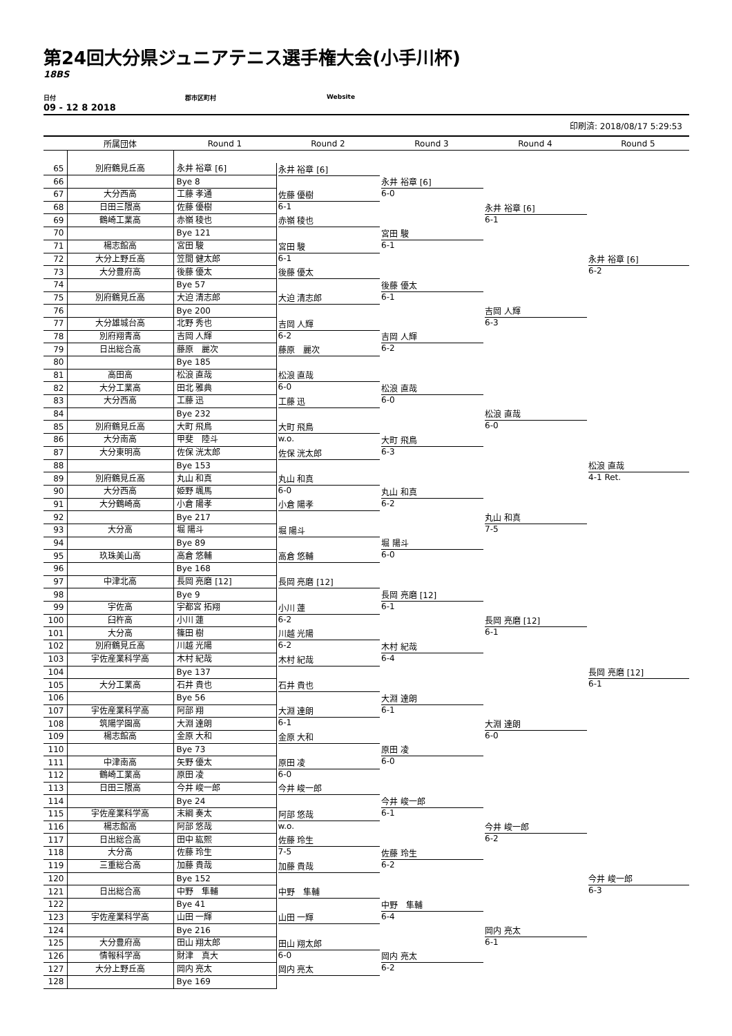第24回大分県ジュニアテニス選手権大会(小手川杯)
18BS
日付 郡市区町村 Website
09 - 12 8 2018
印刷済: 2018/08/17 5:29:53
| | 所属団体 | Round 1 | Round 2 | Round 3 | Round 4 | Round 5 |
| --- | --- | --- | --- | --- | --- | --- |
| 65 | 別府鶴見丘高 | 永井 裕章 [6] | 永井 裕章 [6] | 永井 裕章 [6] 6-0 | 永井 裕章 [6] 6-1 | 永井 裕章 [6] 6-2 |
| 66 | | Bye 8 | | | | |
| 67 | 大分西高 | 工藤 孝通 | 佐藤 優樹 6-1 | | | |
| 68 | 日田三隈高 | 佐藤 優樹 | | | | |
| 69 | 鶴崎工業高 | 赤嶺 稜也 | 赤嶺 稜也 | 宮田 駿 6-1 | | |
| 70 | | Bye 121 | | | | |
| 71 | 楊志館高 | 宮田 駿 | 宮田 駿 6-1 | | | |
| 72 | 大分上野丘高 | 笠間 健太郎 | | | | |
| 73 | 大分豊府高 | 後藤 優太 | 後藤 優太 | 後藤 優太 6-1 | 吉岡 人輝 6-3 | |
| 74 | | Bye 57 | | | | |
| 75 | 別府鶴見丘高 | 大迫 清志郎 | 大迫 清志郎 | | | |
| 76 | | Bye 200 | | | | |
| 77 | 大分雄城台高 | 北野 秀也 | 吉岡 人輝 6-2 | 吉岡 人輝 6-2 | | |
| 78 | 別府翔青高 | 吉岡 人輝 | | | | |
| 79 | 日出総合高 | 藤原 麗次 | 藤原 麗次 | | | |
| 80 | | Bye 185 | | | | |
| 81 | 高田高 | 松浪 直哉 | 松浪 直哉 6-0 | 松浪 直哉 6-0 | 松浪 直哉 6-0 | 松浪 直哉 4-1 Ret. |
| 82 | 大分工業高 | 田北 雅典 | | | | |
| 83 | 大分西高 | 工藤 迅 | 工藤 迅 | | | |
| 84 | | Bye 232 | | | | |
| 85 | 別府鶴見丘高 | 大町 飛鳥 | 大町 飛鳥 w.o. | 大町 飛鳥 6-3 | | |
| 86 | 大分南高 | 甲斐 陸斗 | | | | |
| 87 | 大分東明高 | 佐保 洸太郎 | 佐保 洸太郎 | | | |
| 88 | | Bye 153 | | | | |
| 89 | 別府鶴見丘高 | 丸山 和真 | 丸山 和真 6-0 | 丸山 和真 6-2 | 丸山 和真 7-5 | |
| 90 | 大分西高 | 姫野 颯馬 | | | | |
| 91 | 大分鶴崎高 | 小倉 陽孝 | 小倉 陽孝 | | | |
| 92 | | Bye 217 | | | | |
| 93 | 大分高 | 堀 陽斗 | 堀 陽斗 | 堀 陽斗 6-0 | | |
| 94 | | Bye 89 | | | | |
| 95 | 玖珠美山高 | 高倉 悠輔 | 高倉 悠輔 | | | |
| 96 | | Bye 168 | | | | |
| 97 | 中津北高 | 長岡 亮磨 [12] | 長岡 亮磨 [12] | 長岡 亮磨 [12] 6-1 | 長岡 亮磨 [12] 6-1 | 長岡 亮磨 [12] 6-1 |
| 98 | | Bye 9 | | | | |
| 99 | 宇佐高 | 宇都宮 拓翔 | 小川 蓮 6-2 | | | |
| 100 | 臼杵高 | 小川 蓮 | | | | |
| 101 | 大分高 | 篠田 樹 | 川越 光陽 6-2 | 木村 紀哉 6-4 | | |
| 102 | 別府鶴見丘高 | 川越 光陽 | | | | |
| 103 | 宇佐産業科学高 | 木村 紀哉 | 木村 紀哉 | | | |
| 104 | | Bye 137 | | | | |
| 105 | 大分工業高 | 石井 貴也 | 石井 貴也 | 大淵 達朗 6-1 | 大淵 達朗 6-0 | |
| 106 | | Bye 56 | | | | |
| 107 | 宇佐産業科学高 | 阿部 翔 | 大淵 達朗 6-1 | | | |
| 108 | 筑陽学園高 | 大淵 達朗 | | | | |
| 109 | 楊志館高 | 金原 大和 | 金原 大和 | 原田 凌 6-0 | | |
| 110 | | Bye 73 | | | | |
| 111 | 中津南高 | 矢野 優太 | 原田 凌 6-0 | | | |
| 112 | 鶴崎工業高 | 原田 凌 | | | | |
| 113 | 日田三隈高 | 今井 峻一郎 | 今井 峻一郎 | 今井 峻一郎 6-1 | 今井 峻一郎 6-2 | 今井 峻一郎 6-3 |
| 114 | | Bye 24 | | | | |
| 115 | 宇佐産業科学高 | 末綱 奏太 | 阿部 悠哉 w.o. | | | |
| 116 | 楊志館高 | 阿部 悠哉 | | | | |
| 117 | 日出総合高 | 田中 紘熙 | 佐藤 玲生 7-5 | 佐藤 玲生 6-2 | | |
| 118 | 大分高 | 佐藤 玲生 | | | | |
| 119 | 三重総合高 | 加藤 貴哉 | 加藤 貴哉 | | | |
| 120 | | Bye 152 | | | | |
| 121 | 日出総合高 | 中野 隼輔 | 中野 隼輔 | 中野 隼輔 6-4 | 岡内 亮太 6-1 | |
| 122 | | Bye 41 | | | | |
| 123 | 宇佐産業科学高 | 山田 一輝 | 山田 一輝 | | | |
| 124 | | Bye 216 | | | | |
| 125 | 大分豊府高 | 田山 翔太郎 | 田山 翔太郎 6-0 | 岡内 亮太 6-2 | | |
| 126 | 情報科学高 | 財津 真大 | | | | |
| 127 | 大分上野丘高 | 岡内 亮太 | 岡内 亮太 | | | |
| 128 | | Bye 169 | | | | |